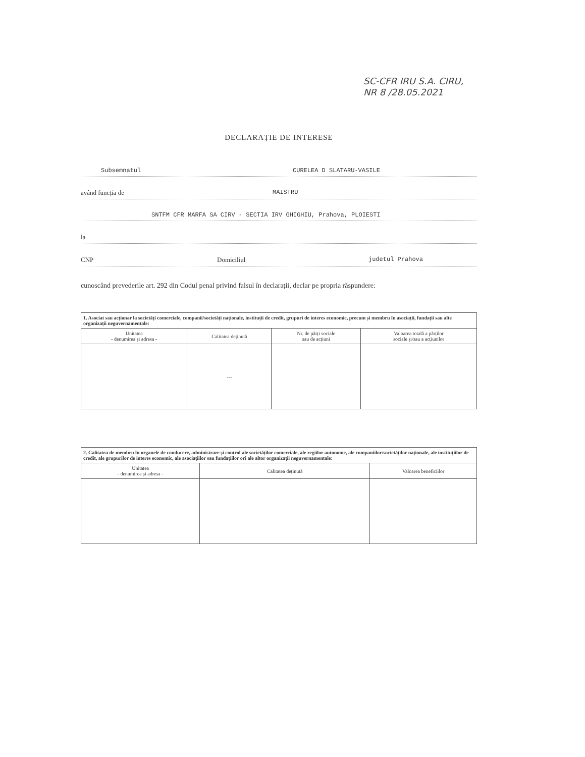SC-CFR IRU S.A. CIRU,
NR 8 /28.05.2021
DECLARAȚIE DE INTERESE
Subsemnatul CURELEA D SLATARU-VASILE
având funcția de MAISTRU
SNTFM CFR MARFA SA CIRV - SECTIA IRV GHIGHIU, Prahova, PLOIESTI
la
CNP Domiciliul judetul Prahova
cunoscând prevederile art. 292 din Codul penal privind falsul în declarații, declar pe propria răspundere:
| 1. Asociat sau acționar la societăți comerciale, companii/societăți naționale, instituții de credit, grupuri de interes economic, precum și membru în asociații, fundații sau alte organizații neguvernamentale: | | | |
| Unitatea - denumirea și adresa - | Calitatea deținută | Nr. de părți sociale sau de acțiuni | Valoarea totală a părților sociale și/sau a acțiunilor |
| | --- | | |
| 2. Calitatea de membru în organele de conducere, administrare și control ale societăților comerciale, ale regiilor autonome, ale companiilor/societăților naționale, ale instituțiilor de credit, ale grupurilor de interes economic, ale asociațiilor sau fundațiilor ori ale altor organizații neguvernamentale: | | |
| Unitatea - denumirea și adresa - | Calitatea deținută | Valoarea beneficiilor |